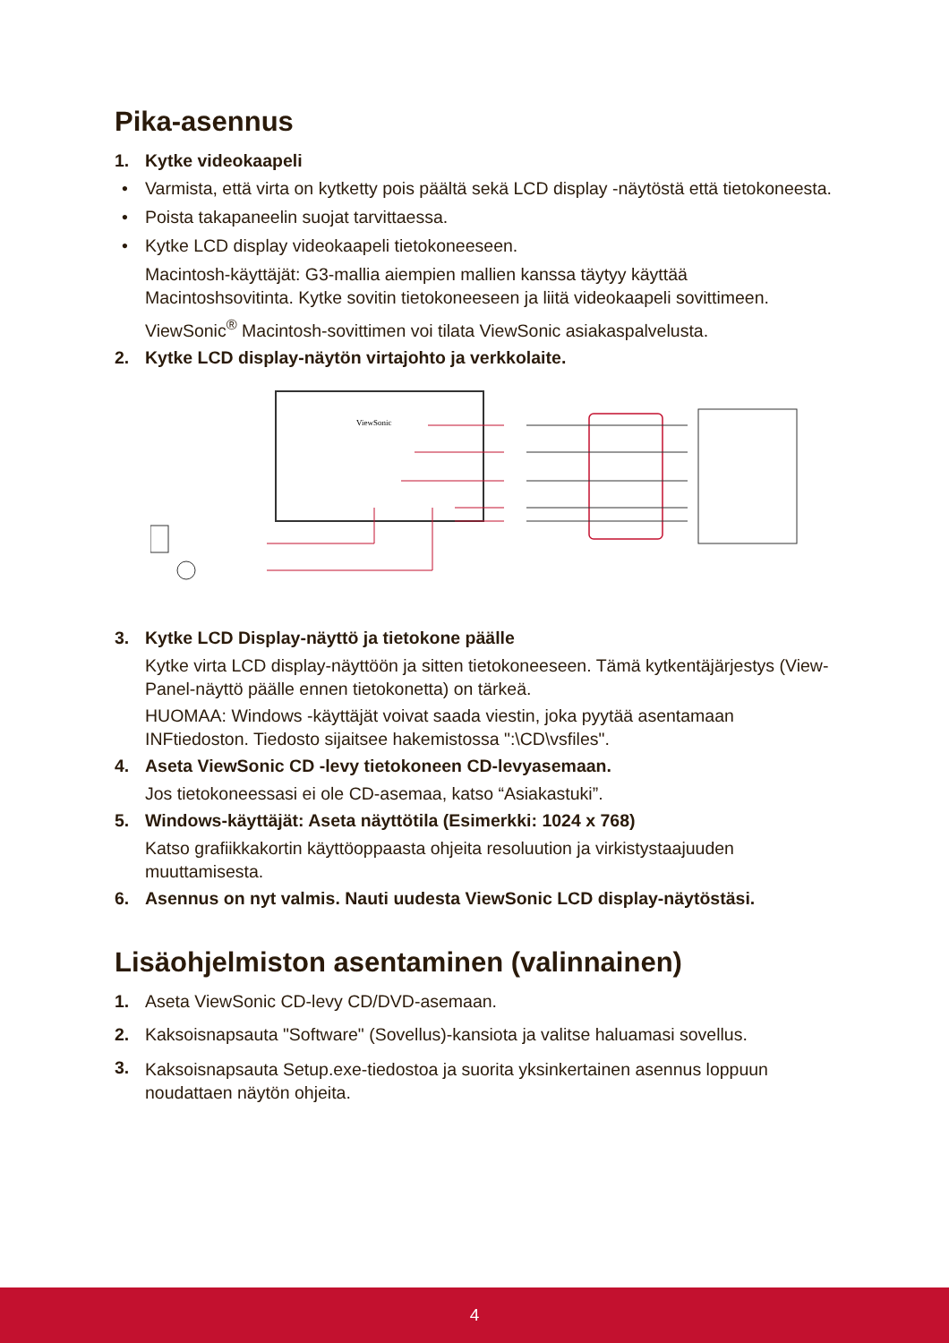Pika-asennus
1. Kytke videokaapeli
• Varmista, että virta on kytketty pois päältä sekä LCD display -näytöstä että tietokoneesta.
• Poista takapaneelin suojat tarvittaessa.
• Kytke LCD display videokaapeli tietokoneeseen.
Macintosh-käyttäjät: G3-mallia aiempien mallien kanssa täytyy käyttää Macintoshsovitinta. Kytke sovitin tietokoneeseen ja liitä videokaapeli sovittimeen.
ViewSonic<sup>®</sup> Macintosh-sovittimen voi tilata ViewSonic asiakaspalvelusta.
2. Kytke LCD display-näytön virtajohto ja verkkolaite.
ViewSonic
3. Kytke LCD Display-näyttö ja tietokone päälle
Kytke virta LCD display-näyttöön ja sitten tietokoneeseen. Tämä kytkentäjärjestys (View-Panel-näyttö päälle ennen tietokonetta) on tärkeä.
HUOMAA: Windows -käyttäjät voivat saada viestin, joka pyytää asentamaan INFtiedoston. Tiedosto sijaitsee hakemistossa ":\CD\vsfiles".
4. Aseta ViewSonic CD -levy tietokoneen CD-levyasemaan.
Jos tietokoneessasi ei ole CD-asemaa, katso “Asiakastuki”.
5. Windows-käyttäjät: Aseta näyttötila (Esimerkki: 1024 x 768)
Katso grafiikkakortin käyttöoppaasta ohjeita resoluution ja virkistystaajuuden muuttamisesta.
6. Asennus on nyt valmis. Nauti uudesta ViewSonic LCD display-näytöstäsi.
Lisäohjelmiston asentaminen (valinnainen)
1. Aseta ViewSonic CD-levy CD/DVD-asemaan.
2. Kaksoisnapsauta "Software" (Sovellus)-kansiota ja valitse haluamasi sovellus.
3. Kaksoisnapsauta Setup.exe-tiedostoa ja suorita yksinkertainen asennus loppuun noudattaen näytön ohjeita.
4